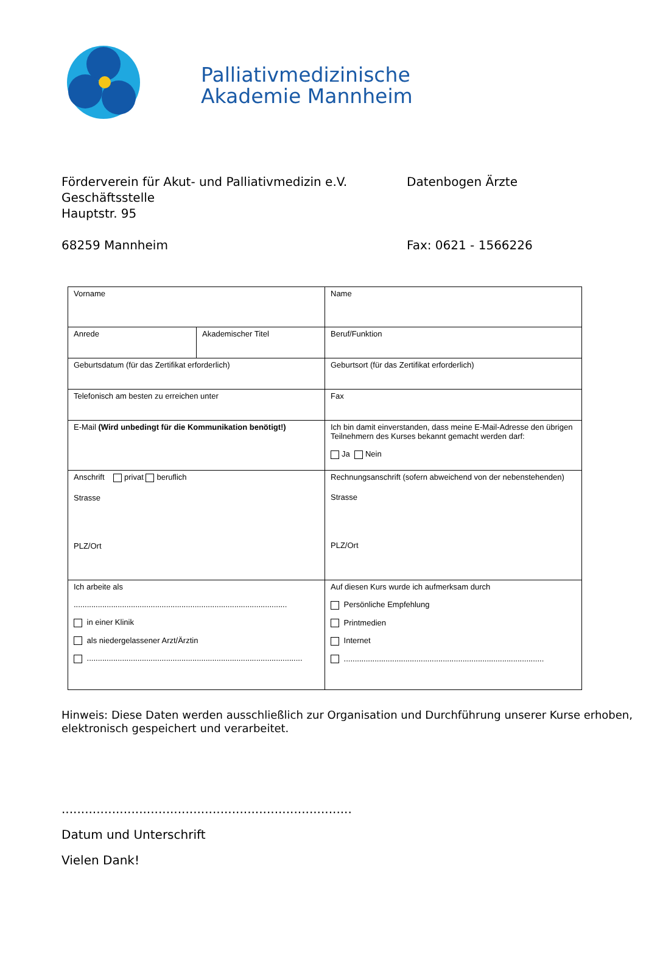Palliativmedizinische
Akademie Mannheim
Förderverein für Akut- und Palliativmedizin e.V.
Geschäftsstelle
Hauptstr. 95
68259 Mannheim
Datenbogen Ärzte
Fax: 0621 - 1566226
| Vorname | | Name |
| Anrede | Akademischer Titel | Beruf/Funktion |
| Geburtsdatum (für das Zertifikat erforderlich) | | Geburtsort (für das Zertifikat erforderlich) |
| Telefonisch am besten zu erreichen unter | | Fax |
| E-Mail (Wird unbedingt für die Kommunikation benötigt!) | | Ich bin damit einverstanden, dass meine E-Mail-Adresse den übrigen Teilnehmern des Kurses bekannt gemacht werden darf: Ja Nein |
| Anschrift privat beruflich Strasse PLZ/Ort | | Rechnungsanschrift (sofern abweichend von der nebenstehenden) Strasse PLZ/Ort |
| Ich arbeite als ................................................................................................. in einer Klinik als niedergelassener Arzt/Ärztin .................................................................................................. | | Auf diesen Kurs wurde ich aufmerksam durch Persönliche Empfehlung Printmedien Internet ........................................................................................... |
Hinweis: Diese Daten werden ausschließlich zur Organisation und Durchführung unserer Kurse erhoben, elektronisch gespeichert und verarbeitet.
...........................................................................
Datum und Unterschrift
Vielen Dank!